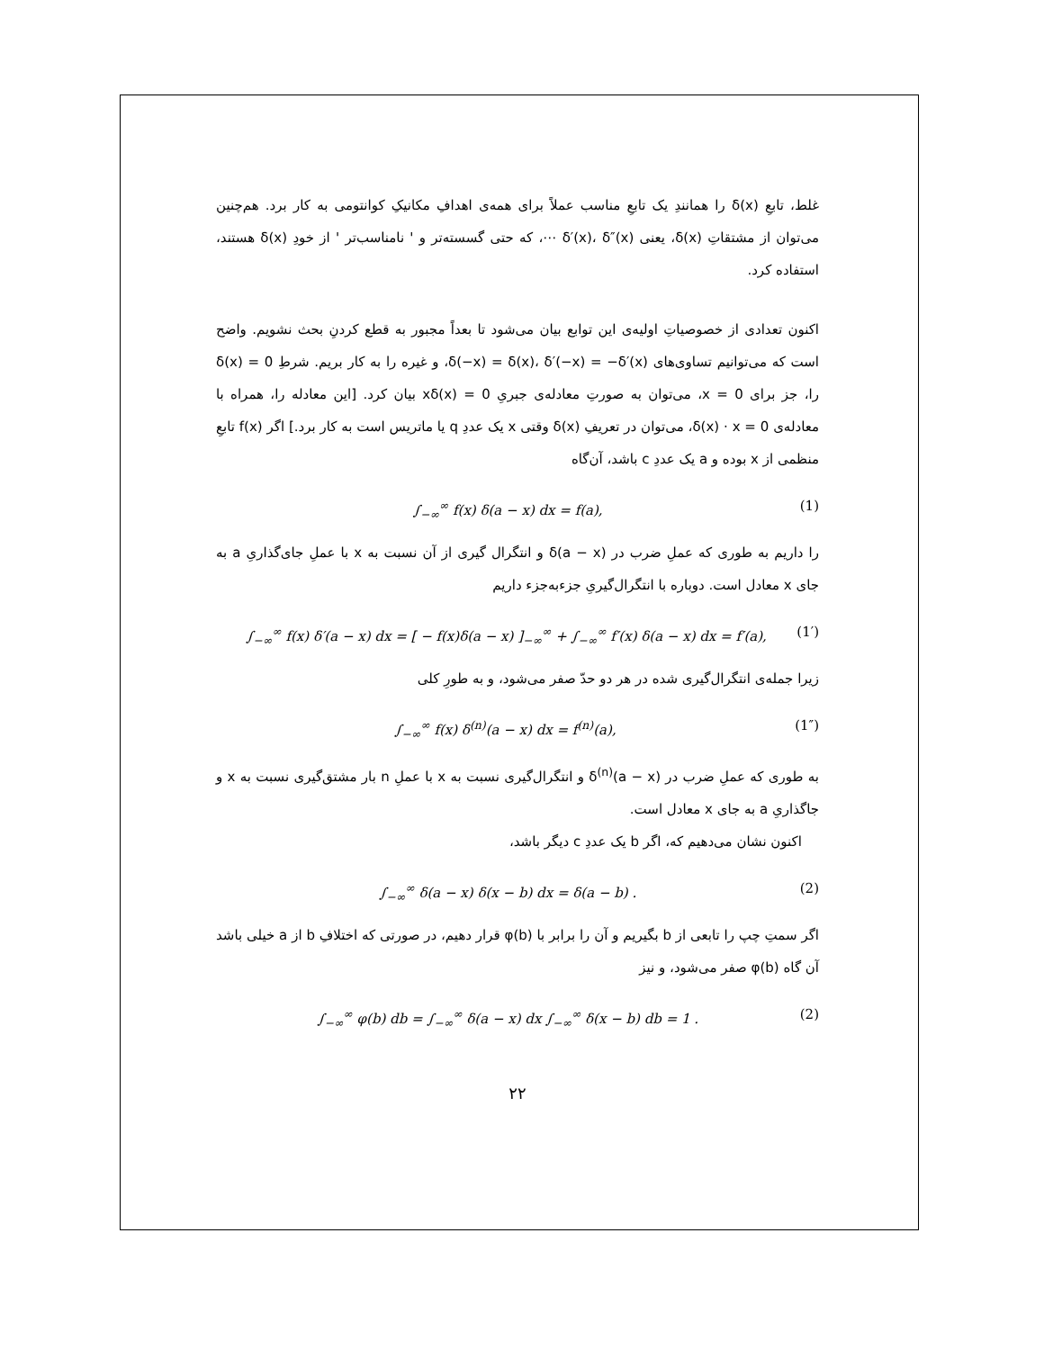غلط، تابعِ δ(x) را همانندِ یک تابعِ مناسب عملاً برای همه‌ی اهدافِ مکانیکِ کوانتومی به کار برد. هم‌چنین می‌توان از مشتقاتِ δ(x)، یعنی δ′(x)، δ″(x) ⋯، که حتی گسسته‌تر و ' نامناسب‌تر ' از خودِ δ(x) هستند، استفاده کرد.
اکنون تعدادی از خصوصیاتِ اولیه‌ی این توابع بیان می‌شود تا بعداً مجبور به قطع کردنِ بحث نشویم. واضح است که می‌توانیم تساوی‌های δ(−x) = δ(x)، δ′(−x) = −δ′(x)، و غیره را به کار بریم. شرطِ δ(x) = 0 را، جز برای x = 0، می‌توان به صورتِ معادله‌ی جبریِ xδ(x) = 0 بیان کرد. [این معادله را، همراه با معادله‌ی δ(x) · x = 0، می‌توان در تعریفِ δ(x) وقتی x یک عددِ q یا ماتریس است به کار برد.] اگر f(x) تابعِ منظمی از x بوده و a یک عددِ c باشد، آن‌گاه
∫<sub>−∞</sub><sup>∞</sup> f(x) δ(a − x) dx = f(a), (1)
را داریم به طوری که عملِ ضرب در δ(a − x) و انتگرال گیری از آن نسبت به x با عملِ جای‌گذاریِ a به جای x معادل است. دوباره با انتگرال‌گیریِ جزءبه‌جزء داریم
∫<sub>−∞</sub><sup>∞</sup> f(x) δ′(a − x) dx = [ − f(x)δ(a − x) ]<sub>−∞</sub><sup>∞</sup> + ∫<sub>−∞</sub><sup>∞</sup> f′(x) δ(a − x) dx = f′(a), (1′)
زیرا جمله‌ی انتگرال‌گیری شده در هر دو حدّ صفر می‌شود، و به طورِ کلی
∫<sub>−∞</sub><sup>∞</sup> f(x) δ<sup>(n)</sup>(a − x) dx = f<sup>(n)</sup>(a), (1″)
به طوری که عملِ ضرب در δ<sup>(n)</sup>(a − x) و انتگرال‌گیری نسبت به x با عملِ n بار مشتق‌گیری نسبت به x و جاگذاریِ a به جای x معادل است.
اکنون نشان می‌دهیم که، اگر b یک عددِ c دیگر باشد،
∫<sub>−∞</sub><sup>∞</sup> δ(a − x) δ(x − b) dx = δ(a − b) . (2)
اگر سمتِ چپ را تابعی از b بگیریم و آن را برابر با φ(b) قرار دهیم، در صورتی که اختلافِ b از a خیلی باشد آن گاه φ(b) صفر می‌شود، و نیز
∫<sub>−∞</sub><sup>∞</sup> φ(b) db = ∫<sub>−∞</sub><sup>∞</sup> δ(a − x) dx ∫<sub>−∞</sub><sup>∞</sup> δ(x − b) db = 1 . (2)
۲۲